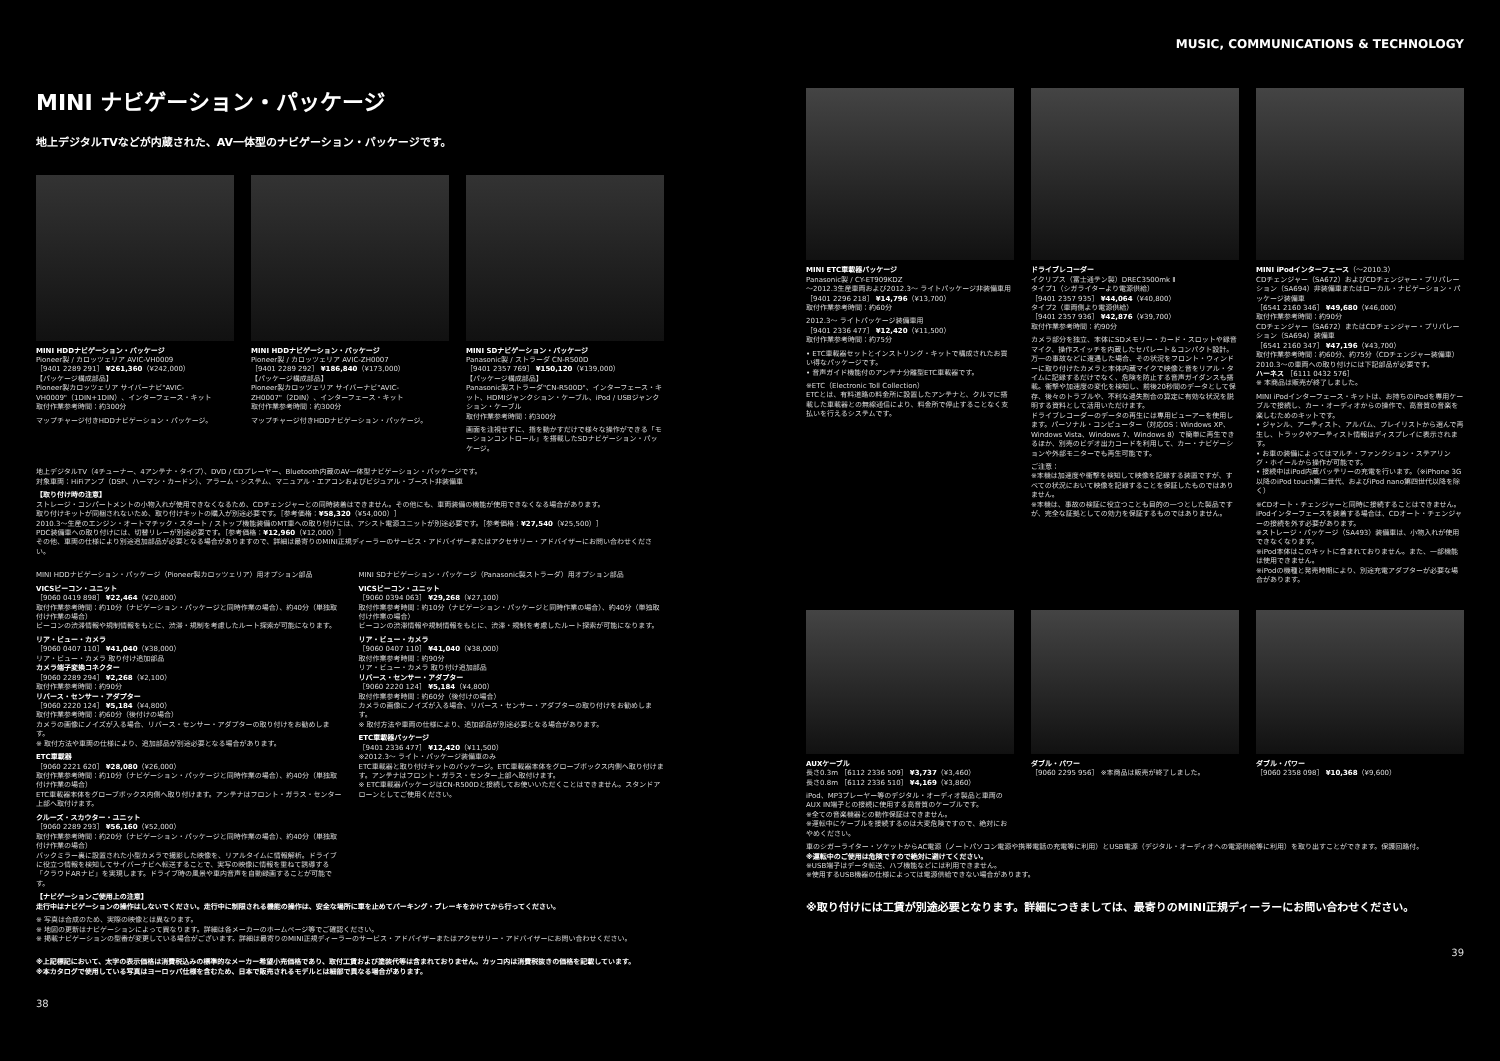MINI ナビゲーション・パッケージ
地上デジタルTVなどが内蔵された、AV一体型のナビゲーション・パッケージです。
MINI HDDナビゲーション・パッケージ
Pioneer製 / カロッツェリア AVIC-VH0009
［9401 2289 291］ ¥261,360（¥242,000）
【パッケージ構成部品】
Pioneer製カロッツェリア サイバーナビ"AVIC-VH0009"（1DIN+1DIN）、インターフェース・キット
取付作業参考時間：約300分
マップチャージ付きHDDナビゲーション・パッケージ。
MINI HDDナビゲーション・パッケージ
Pioneer製 / カロッツェリア AVIC-ZH0007
［9401 2289 292］ ¥186,840（¥173,000）
【パッケージ構成部品】
Pioneer製カロッツェリア サイバーナビ"AVIC-ZH0007"（2DIN）、インターフェース・キット
取付作業参考時間：約300分
マップチャージ付きHDDナビゲーション・パッケージ。
MINI SDナビゲーション・パッケージ
Panasonic製 / ストラーダ CN-R500D
［9401 2357 769］ ¥150,120（¥139,000）
【パッケージ構成部品】
Panasonic製ストラーダ"CN-R500D"、インターフェース・キット、HDMIジャンクション・ケーブル、iPod / USBジャンクション・ケーブル
取付作業参考時間：約300分
画面を注視せずに、指を動かすだけで様々な操作ができる「モーションコントロール」を搭載したSDナビゲーション・パッケージ。
地上デジタルTV（4チューナー、4アンテナ・タイプ）、DVD / CDプレーヤー、Bluetooth内蔵のAV一体型ナビゲーション・パッケージです。
対象車両：HiFiアンプ（DSP、ハーマン・カードン）、アラーム・システム、マニュアル・エアコンおよびビジュアル・ブースト非装備車
【取り付け時の注意】
ストレージ・コンパートメントの小物入れが使用できなくなるため、CDチェンジャーとの同時装着はできません。その他にも、車両装備の機能が使用できなくなる場合があります。
取り付けキットが同梱されないため、取り付けキットの購入が別途必要です。［参考価格：¥58,320（¥54,000）］
2010.3～生産のエンジン・オートマチック・スタート / ストップ機能装備のMT車への取り付けには、アシスト電源ユニットが別途必要です。［参考価格：¥27,540（¥25,500）］
PDC装備車への取り付けには、切替リレーが別途必要です。［参考価格：¥12,960（¥12,000）］
その他、車両の仕様により別途追加部品が必要となる場合がありますので、詳細は最寄りのMINI正規ディーラーのサービス・アドバイザーまたはアクセサリー・アドバイザーにお問い合わせください。
MINI HDDナビゲーション・パッケージ（Pioneer製カロッツェリア）用オプション部品
VICSビーコン・ユニット
［9060 0419 898］ ¥22,464（¥20,800）
取付作業参考時間：約10分（ナビゲーション・パッケージと同時作業の場合）、約40分（単独取付け作業の場合）
ビーコンの渋滞情報や規制情報をもとに、渋滞・規制を考慮したルート探索が可能になります。
リア・ビュー・カメラ
［9060 0407 110］ ¥41,040（¥38,000）
リア・ビュー・カメラ 取り付け追加部品
カメラ端子変換コネクター
［9060 2289 294］ ¥2,268（¥2,100）
取付作業参考時間：約90分
リバース・センサー・アダプター
［9060 2220 124］ ¥5,184（¥4,800）
取付作業参考時間：約60分（後付けの場合）
カメラの画像にノイズが入る場合、リバース・センサー・アダプターの取り付けをお勧めします。
※ 取付方法や車両の仕様により、追加部品が別途必要となる場合があります。
ETC車載器
［9060 2221 620］ ¥28,080（¥26,000）
取付作業参考時間：約10分（ナビゲーション・パッケージと同時作業の場合）、約40分（単独取付け作業の場合）
ETC車載器本体をグローブボックス内側へ取り付けます。アンテナはフロント・ガラス・センター上部へ取付けます。
クルーズ・スカウター・ユニット
［9060 2289 293］ ¥56,160（¥52,000）
取付作業参考時間：約20分（ナビゲーション・パッケージと同時作業の場合）、約40分（単独取付け作業の場合）
バックミラー裏に設置された小型カメラで撮影した映像を、リアルタイムに情報解析。ドライブに役立つ情報を検知してサイバーナビへ転送することで、実写の映像に情報を重ねて誘導する「クラウドARナビ」を実現します。ドライブ時の風景や車内音声を自動録画することが可能です。
MINI SDナビゲーション・パッケージ（Panasonic製ストラーダ）用オプション部品
VICSビーコン・ユニット
［9060 0394 063］ ¥29,268（¥27,100）
取付作業参考時間：約10分（ナビゲーション・パッケージと同時作業の場合）、約40分（単独取付け作業の場合）
ビーコンの渋滞情報や規制情報をもとに、渋滞・規制を考慮したルート探索が可能になります。
リア・ビュー・カメラ
［9060 0407 110］ ¥41,040（¥38,000）
取付作業参考時間：約90分
リア・ビュー・カメラ 取り付け追加部品
リバース・センサー・アダプター
［9060 2220 124］ ¥5,184（¥4,800）
取付作業参考時間：約60分（後付けの場合）
カメラの画像にノイズが入る場合、リバース・センサー・アダプターの取り付けをお勧めします。
※ 取付方法や車両の仕様により、追加部品が別途必要となる場合があります。
ETC車載器パッケージ
［9401 2336 477］ ¥12,420（¥11,500）
※2012.3～ ライト・パッケージ装備車のみ
ETC車載器と取り付けキットのパッケージ。ETC車載器本体をグローブボックス内側へ取り付けます。アンテナはフロント・ガラス・センター上部へ取付けます。
※ ETC車載器パッケージはCN-R500Dと接続してお使いいただくことはできません。スタンドアローンとしてご使用ください。
【ナビゲーションご使用上の注意】
走行中はナビゲーションの操作はしないでください。走行中に制限される機能の操作は、安全な場所に車を止めてパーキング・ブレーキをかけてから行ってください。
※ 写真は合成のため、実際の映像とは異なります。
※ 地図の更新はナビゲーションによって異なります。詳細は各メーカーのホームページ等でご確認ください。
※ 掲載ナビゲーションの型番が変更している場合がございます。詳細は最寄りのMINI正規ディーラーのサービス・アドバイザーまたはアクセサリー・アドバイザーにお問い合わせください。
※上記標記において、太字の表示価格は消費税込みの標準的なメーカー希望小売価格であり、取付工賃および塗装代等は含まれておりません。カッコ内は消費税抜きの価格を記載しています。
※本カタログで使用している写真はヨーロッパ仕様を含むため、日本で販売されるモデルとは細部で異なる場合があります。
38
MUSIC, COMMUNICATIONS & TECHNOLOGY
MINI ETC車載器パッケージ
Panasonic製 / CY-ET909KDZ
～2012.3生産車両および2012.3～ ライトパッケージ非装備車用
［9401 2296 218］ ¥14,796（¥13,700）
取付作業参考時間：約60分
2012.3～ ライトパッケージ装備車用
［9401 2336 477］ ¥12,420（¥11,500）
取付作業参考時間：約75分
• ETC車載器セットとインストリング・キットで構成されたお買い得なパッケージです。
• 音声ガイド機能付のアンテナ分離型ETC車載器です。
※ETC（Electronic Toll Collection）
ETCとは、有料道路の料金所に設置したアンテナと、クルマに搭載した車載器との無線通信により、料金所で停止することなく支払いを行えるシステムです。
ドライブレコーダー
イクリプス（富士通テン製）DREC3500mk Ⅱ
タイプ1（シガライターより電源供給）
［9401 2357 935］ ¥44,064（¥40,800）
タイプ2（車両側より電源供給）
［9401 2357 936］ ¥42,876（¥39,700）
取付作業参考時間：約90分
カメラ部分を独立、本体にSDメモリー・カード・スロットや録音マイク、操作スイッチを内蔵したセパレート＆コンパクト設計。万一の事故などに遭遇した場合、その状況をフロント・ウィンドーに取り付けたカメラと本体内蔵マイクで映像と音をリアル・タイムに記録するだけでなく、危険を防止する音声ガイダンスも搭載。衝撃や加速度の変化を検知し、前後20秒間のデータとして保存、後々のトラブルや、不利な過失割合の算定に有効な状況を説明する資料として活用いただけます。
ドライブレコーダーのデータの再生には専用ビューアーを使用します。パーソナル・コンピューター（対応OS：Windows XP、Windows Vista、Windows 7、Windows 8）で簡単に再生できるほか、別売のビデオ出力コードを利用して、カー・ナビゲーションや外部モニターでも再生可能です。
ご注意：
※本機は加速度や衝撃を検知して映像を記録する装置ですが、すべての状況において映像を記録することを保証したものではありません。
※本機は、事故の検証に役立つことも目的の一つとした製品ですが、完全な証拠としての効力を保証するものではありません。
MINI iPodインターフェース（～2010.3）
CDチェンジャー（SA672）およびCDチェンジャー・プリパレーション（SA694）非装備車またはローカル・ナビゲーション・パッケージ装備車
［6541 2160 346］ ¥49,680（¥46,000）
取付作業参考時間：約90分
CDチェンジャー（SA672）またはCDチェンジャー・プリパレーション（SA694）装備車
［6541 2160 347］ ¥47,196（¥43,700）
取付作業参考時間：約60分、約75分（CDチェンジャー装備車）
2010.3～の車両への取り付けには下記部品が必要です。
ハーネス ［6111 0432 576］
※ 本商品は販売が終了しました。
MINI iPodインターフェース・キットは、お持ちのiPodを専用ケーブルで接続し、カー・オーディオからの操作で、高音質の音楽を楽しむためのキットです。
• ジャンル、アーティスト、アルバム、プレイリストから選んで再生し、トラックやアーティスト情報はディスプレイに表示されます。
• お車の装備によってはマルチ・ファンクション・ステアリング・ホイールから操作が可能です。
• 接続中はiPod内蔵バッテリーの充電を行います。（※iPhone 3G以降のiPod touch第二世代、およびiPod nano第四世代以降を除く）
※CDオート・チェンジャーと同時に接続することはできません。iPodインターフェースを装着する場合は、CDオート・チェンジャーの接続を外す必要があります。
※ストレージ・パッケージ（SA493）装備車は、小物入れが使用できなくなります。
※iPod本体はこのキットに含まれておりません。また、一部機能は使用できません。
※iPodの機種と発売時期により、別途充電アダプターが必要な場合があります。
AUXケーブル
長さ0.3m ［6112 2336 509］ ¥3,737（¥3,460）
長さ0.8m ［6112 2336 510］ ¥4,169（¥3,860）
iPod、MP3プレーヤー等のデジタル・オーディオ製品と車両のAUX IN端子との接続に使用する高音質のケーブルです。
※全ての音楽機器との動作保証はできません。
※運転中にケーブルを接続するのは大変危険ですので、絶対におやめください。
ダブル・パワー
［9060 2295 956］ ※本商品は販売が終了しました。
ダブル・パワー
［9060 2358 098］ ¥10,368（¥9,600）
車のシガーライター・ソケットからAC電源（ノートパソコン電源や携帯電話の充電等に利用）とUSB電源（デジタル・オーディオへの電源供給等に利用）を取り出すことができます。保護回路付。
※運転中のご使用は危険ですので絶対に避けてください。
※USB端子はデータ転送、ハブ機能などには利用できません。
※使用するUSB機器の仕様によっては電源供給できない場合があります。
※取り付けには工賃が別途必要となります。詳細につきましては、最寄りのMINI正規ディーラーにお問い合わせください。
39